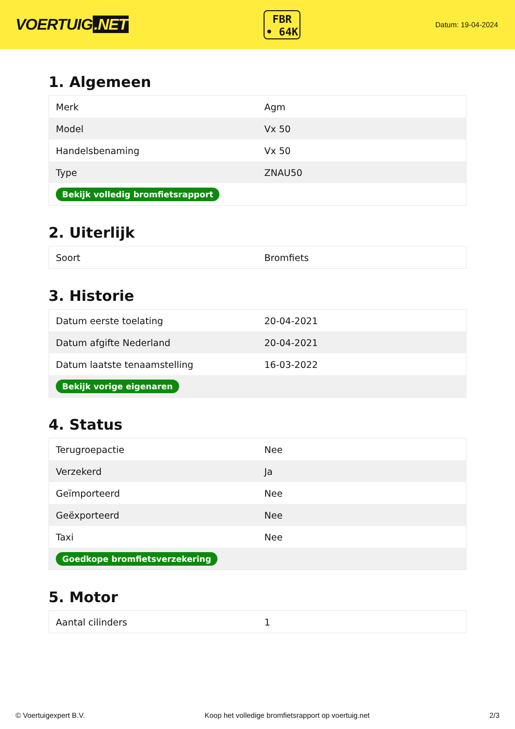VOERTUIG.NET
FBR
• 64K
Datum: 19-04-2024
1. Algemeen
| Merk | Agm |
| Model | Vx 50 |
| Handelsbenaming | Vx 50 |
| Type | ZNAU50 |
| Bekijk volledig bromfietsrapport | |
2. Uiterlijk
| Soort | Bromfiets |
3. Historie
| Datum eerste toelating | 20-04-2021 |
| Datum afgifte Nederland | 20-04-2021 |
| Datum laatste tenaamstelling | 16-03-2022 |
| Bekijk vorige eigenaren | |
4. Status
| Terugroepactie | Nee |
| Verzekerd | Ja |
| Geïmporteerd | Nee |
| Geëxporteerd | Nee |
| Taxi | Nee |
| Goedkope bromfietsverzekering | |
5. Motor
| Aantal cilinders | 1 |
© Voertuigexpert B.V. Koop het volledige bromfietsrapport op voertuig.net 2/3